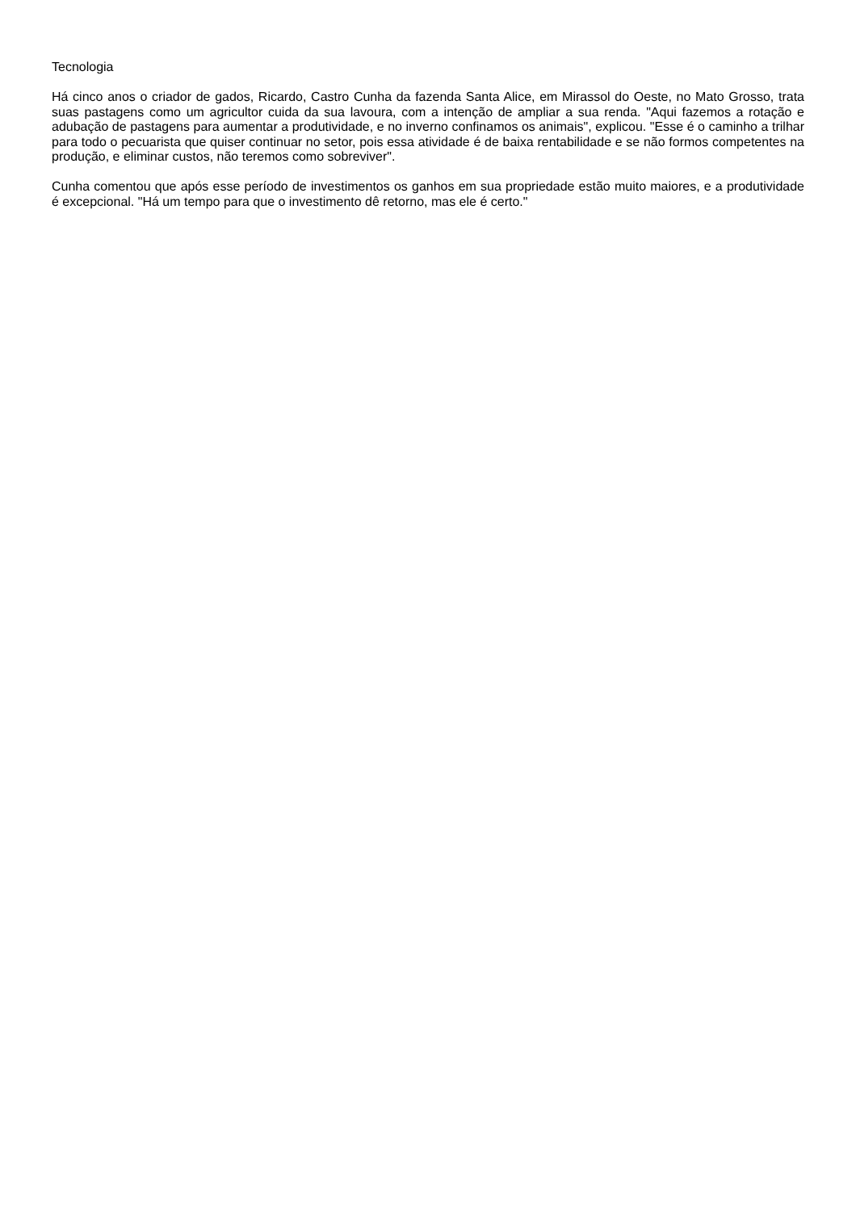Tecnologia
Há cinco anos o criador de gados, Ricardo, Castro Cunha da fazenda Santa Alice, em Mirassol do Oeste, no Mato Grosso, trata suas pastagens como um agricultor cuida da sua lavoura, com a intenção de ampliar a sua renda. "Aqui fazemos a rotação e adubação de pastagens para aumentar a produtividade, e no inverno confinamos os animais", explicou. "Esse é o caminho a trilhar para todo o pecuarista que quiser continuar no setor, pois essa atividade é de baixa rentabilidade e se não formos competentes na produção, e eliminar custos, não teremos como sobreviver".
Cunha comentou que após esse período de investimentos os ganhos em sua propriedade estão muito maiores, e a produtividade é excepcional. "Há um tempo para que o investimento dê retorno, mas ele é certo."